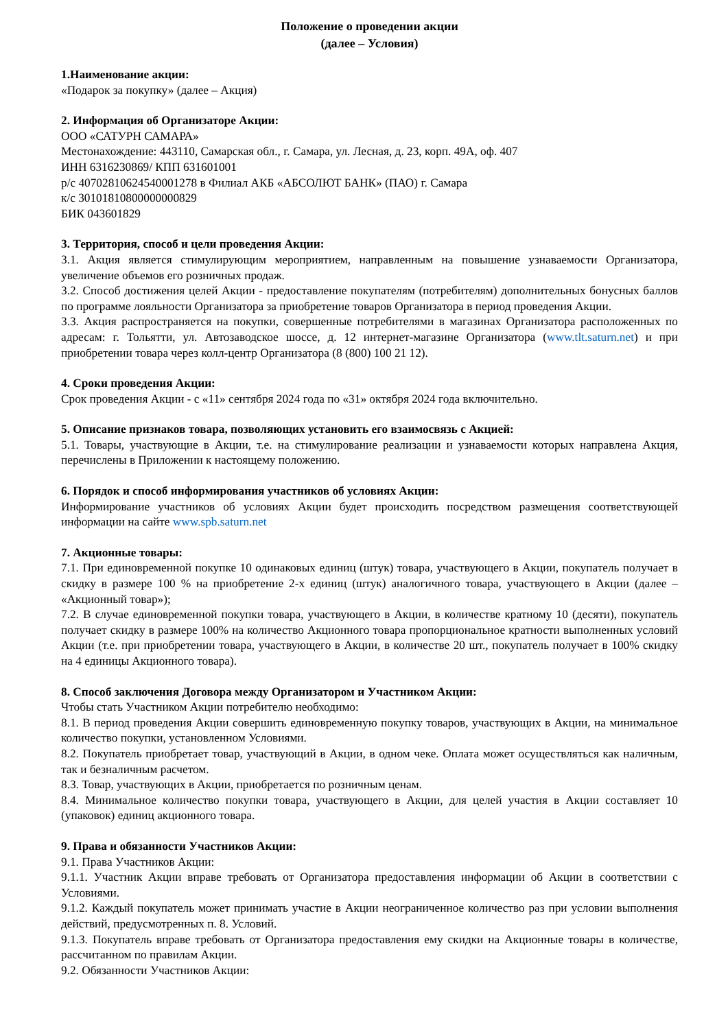Положение о проведении акции
(далее – Условия)
1.Наименование акции:
«Подарок за покупку» (далее – Акция)
2. Информация об Организаторе Акции:
ООО «САТУРН САМАРА»
Местонахождение: 443110, Самарская обл., г. Самара, ул. Лесная, д. 23, корп. 49А, оф. 407
ИНН 6316230869/ КПП 631601001
р/с 40702810624540001278 в Филиал АКБ «АБСОЛЮТ БАНК» (ПАО) г. Самара
к/с 30101810800000000829
БИК 043601829
3. Территория, способ и цели проведения Акции:
3.1. Акция является стимулирующим мероприятием, направленным на повышение узнаваемости Организатора, увеличение объемов его розничных продаж.
3.2. Способ достижения целей Акции - предоставление покупателям (потребителям) дополнительных бонусных баллов по программе лояльности Организатора за приобретение товаров Организатора в период проведения Акции.
3.3. Акция распространяется на покупки, совершенные потребителями в магазинах Организатора расположенных по адресам: г. Тольятти, ул. Автозаводское шоссе, д. 12 интернет-магазине Организатора (www.tlt.saturn.net) и при приобретении товара через колл-центр Организатора (8 (800) 100 21 12).
4. Сроки проведения Акции:
Срок проведения Акции - с «11» сентября 2024 года по «31» октября 2024 года включительно.
5. Описание признаков товара, позволяющих установить его взаимосвязь с Акцией:
5.1. Товары, участвующие в Акции, т.е. на стимулирование реализации и узнаваемости которых направлена Акция, перечислены в Приложении к настоящему положению.
6. Порядок и способ информирования участников об условиях Акции:
Информирование участников об условиях Акции будет происходить посредством размещения соответствующей информации на сайте www.spb.saturn.net
7. Акционные товары:
7.1. При единовременной покупке 10 одинаковых единиц (штук) товара, участвующего в Акции, покупатель получает в скидку в размере 100 % на приобретение 2-х единиц (штук) аналогичного товара, участвующего в Акции (далее – «Акционный товар»);
7.2. В случае единовременной покупки товара, участвующего в Акции, в количестве кратному 10 (десяти), покупатель получает скидку в размере 100% на количество Акционного товара пропорциональное кратности выполненных условий Акции (т.е. при приобретении товара, участвующего в Акции, в количестве 20 шт., покупатель получает в 100% скидку на 4 единицы Акционного товара).
8. Способ заключения Договора между Организатором и Участником Акции:
Чтобы стать Участником Акции потребителю необходимо:
8.1. В период проведения Акции совершить единовременную покупку товаров, участвующих в Акции, на минимальное количество покупки, установленном Условиями.
8.2. Покупатель приобретает товар, участвующий в Акции, в одном чеке. Оплата может осуществляться как наличным, так и безналичным расчетом.
8.3. Товар, участвующих в Акции, приобретается по розничным ценам.
8.4. Минимальное количество покупки товара, участвующего в Акции, для целей участия в Акции составляет 10 (упаковок) единиц акционного товара.
9. Права и обязанности Участников Акции:
9.1. Права Участников Акции:
9.1.1. Участник Акции вправе требовать от Организатора предоставления информации об Акции в соответствии с Условиями.
9.1.2. Каждый покупатель может принимать участие в Акции неограниченное количество раз при условии выполнения действий, предусмотренных п. 8. Условий.
9.1.3. Покупатель вправе требовать от Организатора предоставления ему скидки на Акционные товары в количестве, рассчитанном по правилам Акции.
9.2. Обязанности Участников Акции: